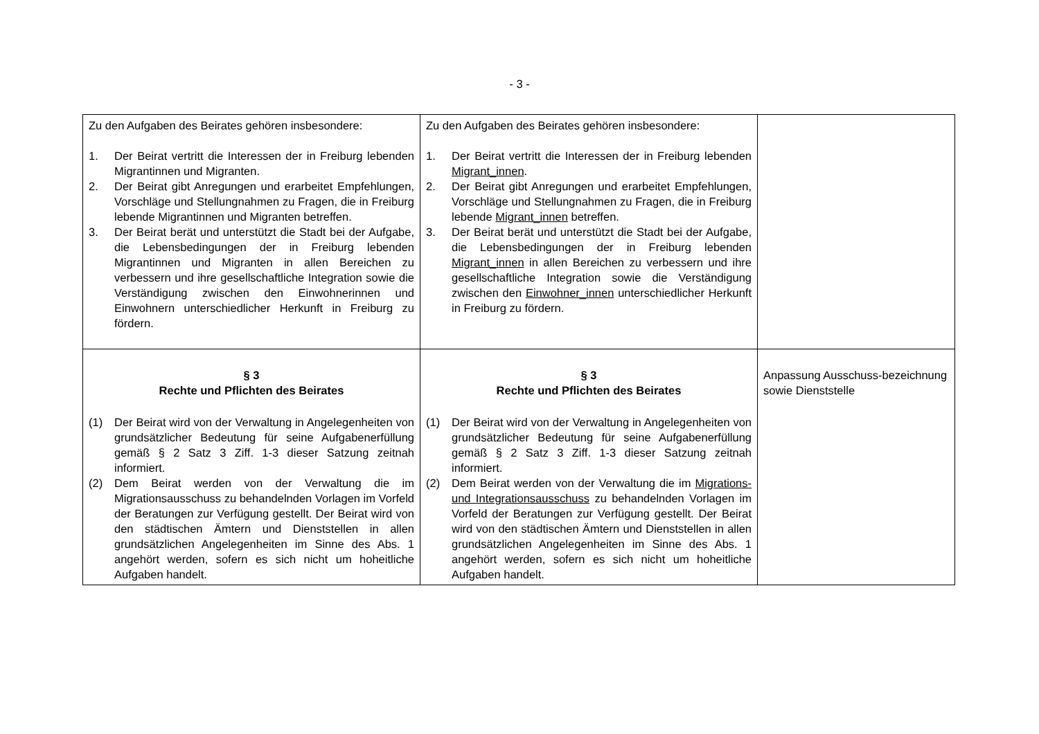- 3 -
| Zu den Aufgaben des Beirates gehören insbesondere: 1. Der Beirat vertritt die Interessen der in Freiburg lebenden Migrantinnen und Migranten. 2. Der Beirat gibt Anregungen und erarbeitet Empfehlungen, Vorschläge und Stellungnahmen zu Fragen, die in Freiburg lebende Migrantinnen und Migranten betreffen. 3. Der Beirat berät und unterstützt die Stadt bei der Aufgabe, die Lebensbedingungen der in Freiburg lebenden Migrantinnen und Migranten in allen Bereichen zu verbessern und ihre gesellschaftliche Integration sowie die Verständigung zwischen den Einwohnerinnen und Einwohnern unterschiedlicher Herkunft in Freiburg zu fördern. | Zu den Aufgaben des Beirates gehören insbesondere: 1. Der Beirat vertritt die Interessen der in Freiburg lebenden Migrant_innen . 2. Der Beirat gibt Anregungen und erarbeitet Empfehlungen, Vorschläge und Stellungnahmen zu Fragen, die in Freiburg lebende Migrant_innen betreffen. 3. Der Beirat berät und unterstützt die Stadt bei der Aufgabe, die Lebensbedingungen der in Freiburg lebenden Migrant_innen in allen Bereichen zu verbessern und ihre gesellschaftliche Integration sowie die Verständigung zwischen den Einwohner_innen unterschiedlicher Herkunft in Freiburg zu fördern. | |
| § 3 Rechte und Pflichten des Beirates (1) Der Beirat wird von der Verwaltung in Angelegenheiten von grundsätzlicher Bedeutung für seine Aufgabenerfüllung gemäß § 2 Satz 3 Ziff. 1-3 dieser Satzung zeitnah informiert. (2) Dem Beirat werden von der Verwaltung die im Migrationsausschuss zu behandelnden Vorlagen im Vorfeld der Beratungen zur Verfügung gestellt. Der Beirat wird von den städtischen Ämtern und Dienststellen in allen grundsätzlichen Angelegenheiten im Sinne des Abs. 1 angehört werden, sofern es sich nicht um hoheitliche Aufgaben handelt. | § 3 Rechte und Pflichten des Beirates (1) Der Beirat wird von der Verwaltung in Angelegenheiten von grundsätzlicher Bedeutung für seine Aufgabenerfüllung gemäß § 2 Satz 3 Ziff. 1-3 dieser Satzung zeitnah informiert. (2) Dem Beirat werden von der Verwaltung die im Migrations- und Integrationsausschuss zu behandelnden Vorlagen im Vorfeld der Beratungen zur Verfügung gestellt. Der Beirat wird von den städtischen Ämtern und Dienststellen in allen grundsätzlichen Angelegenheiten im Sinne des Abs. 1 angehört werden, sofern es sich nicht um hoheitliche Aufgaben handelt. | Anpassung Ausschuss-bezeichnung sowie Dienststelle |